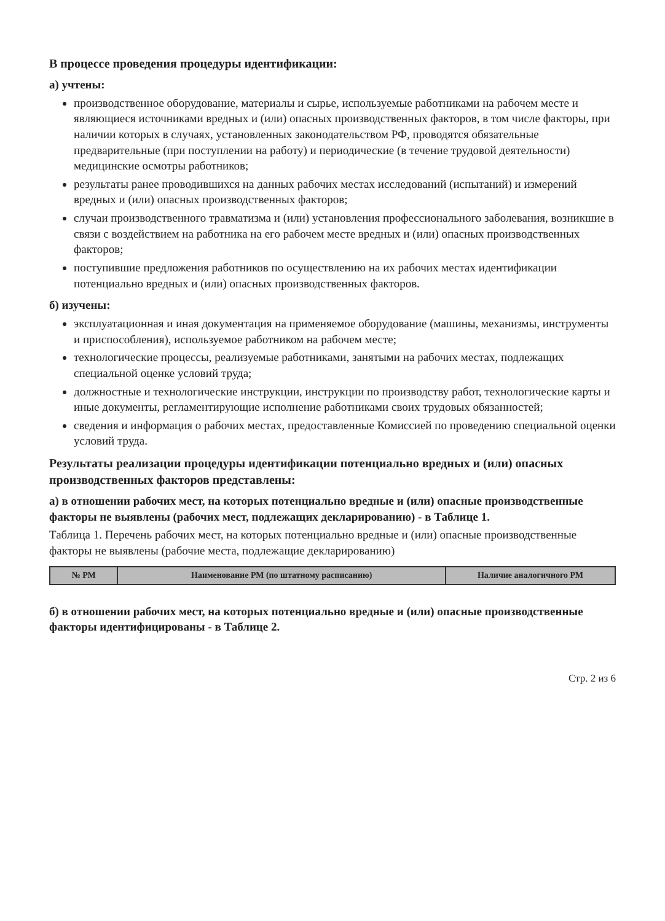В процессе проведения процедуры идентификации:
а) учтены:
производственное оборудование, материалы и сырье, используемые работниками на рабочем месте и являющиеся источниками вредных и (или) опасных производственных факторов, в том числе факторы, при наличии которых в случаях, установленных законодательством РФ, проводятся обязательные предварительные (при поступлении на работу) и периодические (в течение трудовой деятельности) медицинские осмотры работников;
результаты ранее проводившихся на данных рабочих местах исследований (испытаний) и измерений вредных и (или) опасных производственных факторов;
случаи производственного травматизма и (или) установления профессионального заболевания, возникшие в связи с воздействием на работника на его рабочем месте вредных и (или) опасных производственных факторов;
поступившие предложения работников по осуществлению на их рабочих местах идентификации потенциально вредных и (или) опасных производственных факторов.
б) изучены:
эксплуатационная и иная документация на применяемое оборудование (машины, механизмы, инструменты и приспособления), используемое работником на рабочем месте;
технологические процессы, реализуемые работниками, занятыми на рабочих местах, подлежащих специальной оценке условий труда;
должностные и технологические инструкции, инструкции по производству работ, технологические карты и иные документы, регламентирующие исполнение работниками своих трудовых обязанностей;
сведения и информация о рабочих местах, предоставленные Комиссией по проведению специальной оценки условий труда.
Результаты реализации процедуры идентификации потенциально вредных и (или) опасных производственных факторов представлены:
а) в отношении рабочих мест, на которых потенциально вредные и (или) опасные производственные факторы не выявлены (рабочих мест, подлежащих декларированию) - в Таблице 1.
Таблица 1. Перечень рабочих мест, на которых потенциально вредные и (или) опасные производственные факторы не выявлены (рабочие места, подлежащие декларированию)
| № РМ | Наименование РМ (по штатному расписанию) | Наличие аналогичного РМ |
| --- | --- | --- |
б) в отношении рабочих мест, на которых потенциально вредные и (или) опасные производственные факторы идентифицированы - в Таблице 2.
Стр. 2 из 6